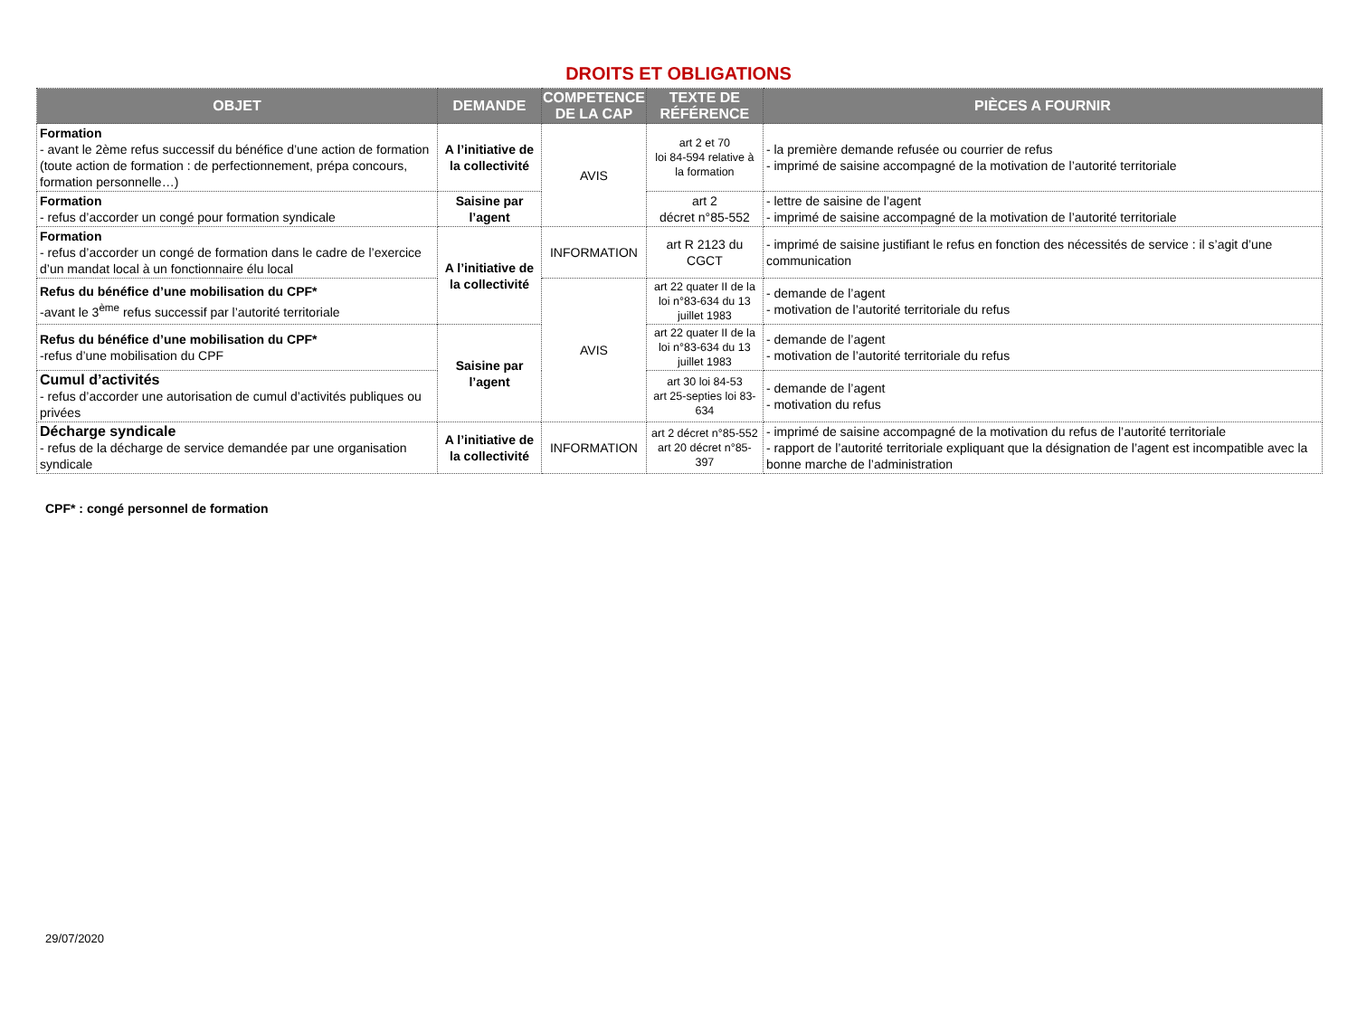DROITS ET OBLIGATIONS
| OBJET | DEMANDE | COMPETENCE DE LA CAP | TEXTE DE RÉFÉRENCE | PIÈCES A FOURNIR |
| --- | --- | --- | --- | --- |
| Formation - avant le 2ème refus successif du bénéfice d’une action de formation (toute action de formation : de perfectionnement, prépa concours, formation personnelle…) | A l’initiative de la collectivité | AVIS | art 2 et 70 loi 84-594 relative à la formation | - la première demande refusée ou courrier de refus - imprimé de saisine accompagné de la motivation de l’autorité territoriale |
| Formation - refus d’accorder un congé pour formation syndicale | Saisine par l’agent | | art 2 décret n°85-552 | - lettre de saisine de l’agent - imprimé de saisine accompagné de la motivation de l’autorité territoriale |
| Formation - refus d’accorder un congé de formation dans le cadre de l’exercice d’un mandat local à un fonctionnaire élu local | A l’initiative de la collectivité | INFORMATION | art R 2123 du CGCT | - imprimé de saisine justifiant le refus en fonction des nécessités de service : il s’agit d’une communication |
| Refus du bénéfice d’une mobilisation du CPF* -avant le 3<sup>ème</sup> refus successif par l’autorité territoriale | | AVIS | art 22 quater II de la loi n°83-634 du 13 juillet 1983 | - demande de l’agent - motivation de l’autorité territoriale du refus |
| Refus du bénéfice d’une mobilisation du CPF* -refus d’une mobilisation du CPF | Saisine par l’agent | | art 22 quater II de la loi n°83-634 du 13 juillet 1983 | - demande de l’agent - motivation de l’autorité territoriale du refus |
| Cumul d’activités - refus d’accorder une autorisation de cumul d’activités publiques ou privées | | | art 30 loi 84-53 art 25-septies loi 83-634 | - demande de l’agent - motivation du refus |
| Décharge syndicale - refus de la décharge de service demandée par une organisation syndicale | A l’initiative de la collectivité | INFORMATION | art 2 décret n°85-552 art 20 décret n°85-397 | - imprimé de saisine accompagné de la motivation du refus de l’autorité territoriale - rapport de l’autorité territoriale expliquant que la désignation de l’agent est incompatible avec la bonne marche de l’administration |
CPF* : congé personnel de formation
29/07/2020